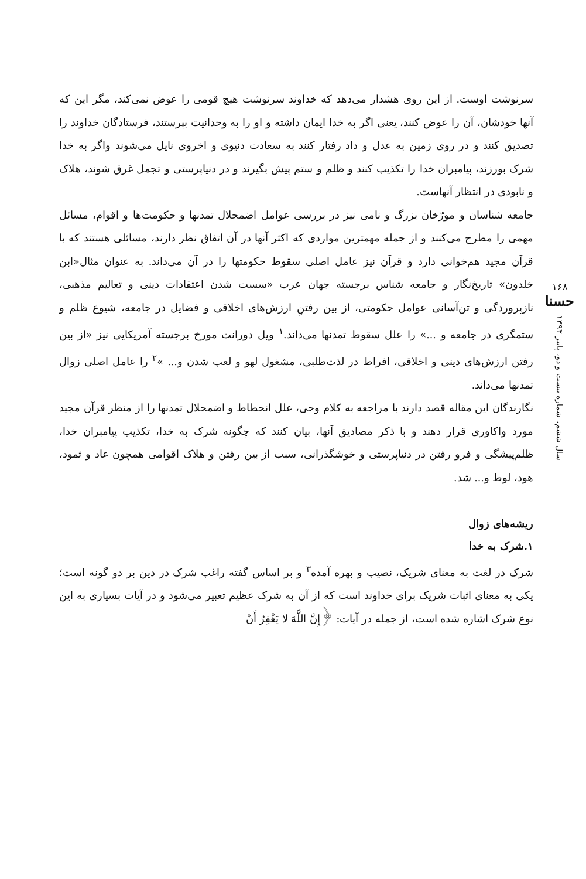۱۶۸
حسنا
سال ششم، شماره بیست و دو، پاییز ۱۳۹۳
سرنوشت اوست. از این روی هشدار می‌دهد که خداوند سرنوشت هیچ قومی را عوض نمی‌کند، مگر این که آنها خودشان، آن را عوض کنند، یعنی اگر به خدا ایمان داشته و او را به وحدانیت بپرستند، فرستادگان خداوند را تصدیق کنند و در روی زمین به عدل و داد رفتار کنند به سعادت دنیوی و اخروی نایل می‌شوند واگر به خدا شرک بورزند، پیامبران خدا را تکذیب کنند و ظلم و ستم پیش بگیرند و در دنیاپرستی و تجمل غرق شوند، هلاک و نابودی در انتظار آنهاست.
جامعه شناسان و مورّخان بزرگ و نامی نیز در بررسی عوامل اضمحلال تمدنها و حکومت‌ها و اقوام، مسائل مهمی را مطرح می‌کنند و از جمله مهمترین مواردی که اکثر آنها در آن اتفاق نظر دارند، مسائلی هستند که با قرآن مجید هم‌خوانی دارد و قرآن نیز عامل اصلی سقوط حکومتها را در آن می‌داند. به عنوان مثال«ابن خلدون» تاریخ‌نگار و جامعه شناس برجسته جهان عرب «سست شدن اعتقادات دینی و تعالیم مذهبی، نازپروردگی و تن‌آسانی عوامل حکومتی، از بین رفتنِ ارزش‌های اخلاقی و فضایل در جامعه، شیوع ظلم و ستمگری در جامعه و ...» را علل سقوط تمدنها می‌داند.<sup>۱</sup> ویل دورانت مورخ برجسته آمریکایی نیز «از بین رفتن ارزش‌های دینی و اخلاقی، افراط در لذت‌طلبی، مشغول لهو و لعب شدن و... »<sup>۲</sup> را عامل اصلی زوال تمدنها می‌داند.
نگارندگان این مقاله قصد دارند با مراجعه به کلام وحی، علل انحطاط و اضمحلال تمدنها را از منظر قرآن مجید مورد واکاوری قرار دهند و با ذکر مصادیق آنها، بیان کنند که چگونه شرک به خدا، تکذیب پیامبران خدا، ظلم‌پیشگی و فرو رفتن در دنیاپرستی و خوشگذرانی، سبب از بین رفتن و هلاک اقوامی همچون عاد و ثمود، هود، لوط و... شد.
ریشه‌های زوال
۱.شرک به خدا
شرک در لغت به معنای شریک، نصیب و بهره آمده<sup>۳</sup> و بر اساس گفته راغب شرک در دین بر دو گونه است؛ یکی به معنای اثبات شریک برای خداوند است که از آن به شرک عظیم تعبیر می‌شود و در آیات بسیاری به این نوع شرک اشاره شده است، از جمله در آیات: ﴿إِنَّ اللَّهَ لا یَغْفِرُ أَنْ